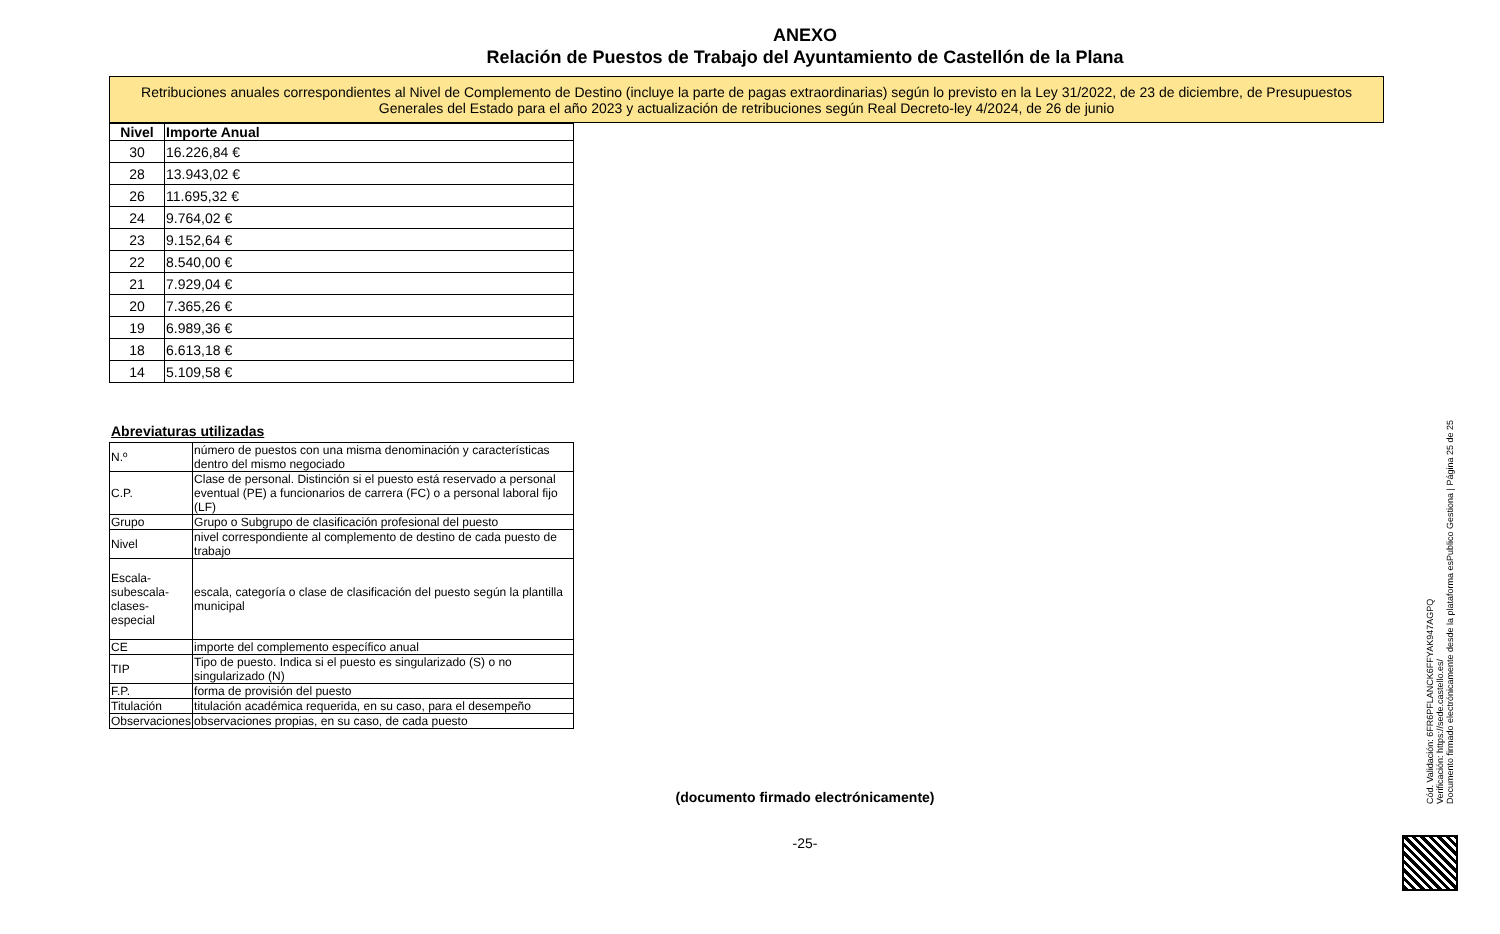ANEXO
Relación de Puestos de Trabajo del Ayuntamiento de Castellón de la Plana
Retribuciones anuales correspondientes al Nivel de Complemento de Destino (incluye la parte de pagas extraordinarias) según lo previsto en la Ley 31/2022, de 23 de diciembre, de Presupuestos Generales del Estado para el año 2023 y actualización de retribuciones según Real Decreto-ley 4/2024, de 26 de junio
| Nivel | Importe Anual |
| --- | --- |
| 30 | 16.226,84 € |
| 28 | 13.943,02 € |
| 26 | 11.695,32 € |
| 24 | 9.764,02 € |
| 23 | 9.152,64 € |
| 22 | 8.540,00 € |
| 21 | 7.929,04 € |
| 20 | 7.365,26 € |
| 19 | 6.989,36 € |
| 18 | 6.613,18 € |
| 14 | 5.109,58 € |
Abreviaturas utilizadas
| N.º | número de puestos con una misma denominación y características dentro del mismo negociado |
| C.P. | Clase de personal. Distinción si el puesto está reservado a personal eventual (PE) a funcionarios de carrera (FC) o a personal laboral fijo (LF) |
| Grupo | Grupo o Subgrupo de clasificación profesional del puesto |
| Nivel | nivel correspondiente al complemento de destino de cada puesto de trabajo |
| Escala-subescala-clases-especial | escala, categoría o clase de clasificación del puesto según la plantilla municipal |
| CE | importe del complemento específico anual |
| TIP | Tipo de puesto. Indica si el puesto es singularizado (S) o no singularizado (N) |
| F.P. | forma de provisión del puesto |
| Titulación | titulación académica requerida, en su caso, para el desempeño |
| Observaciones | observaciones propias, en su caso, de cada puesto |
(documento firmado electrónicamente)
-25-
Cód. Validación: 6FR6PFLANCK6FFYAK947AGPQ
Verificación: https://sede.castello.es/
Documento firmado electrónicamente desde la plataforma esPublico Gestiona | Página 25 de 25